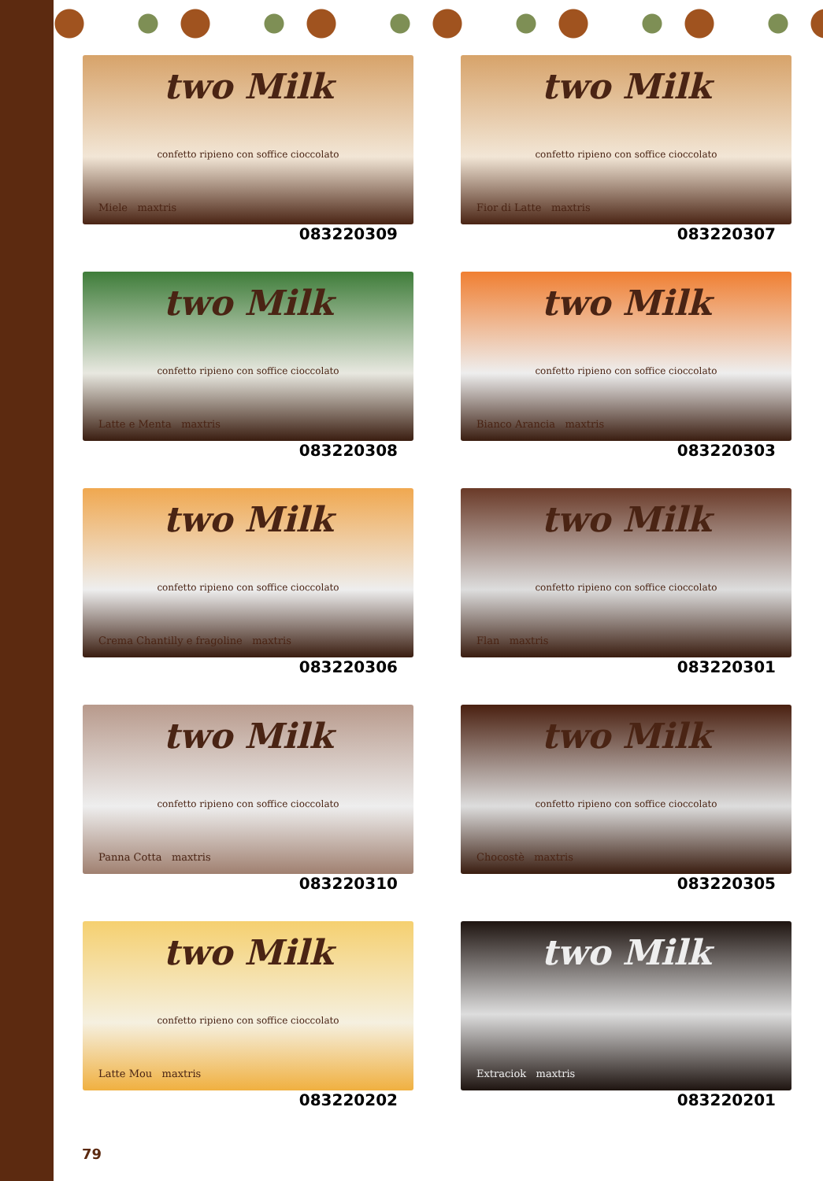two Milk
confetto ripieno con soffice cioccolato
Miele maxtris
083220309
two Milk
confetto ripieno con soffice cioccolato
Fior di Latte maxtris
083220307
two Milk
confetto ripieno con soffice cioccolato
Latte e Menta maxtris
083220308
two Milk
confetto ripieno con soffice cioccolato
Bianco Arancia maxtris
083220303
two Milk
confetto ripieno con soffice cioccolato
Crema Chantilly e fragoline maxtris
083220306
two Milk
confetto ripieno con soffice cioccolato
Flan maxtris
083220301
two Milk
confetto ripieno con soffice cioccolato
Panna Cotta maxtris
083220310
two Milk
confetto ripieno con soffice cioccolato
Chocostè maxtris
083220305
two Milk
confetto ripieno con soffice cioccolato
Latte Mou maxtris
083220202
two Milk
Extraciok maxtris
083220201
79